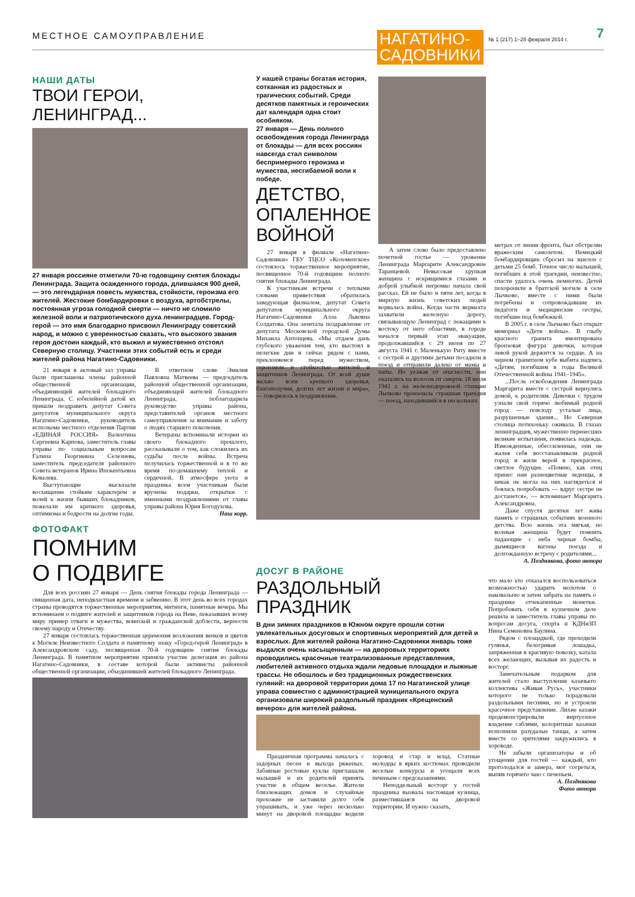МЕСТНОЕ САМОУПРАВЛЕНИЕ
НАГАТИНО-
САДОВНИКИ
№ 1 (217) 1–28 февраля 2014 г.
7
НАШИ ДАТЫ
ТВОИ ГЕРОИ, ЛЕНИНГРАД...
27 января россияне отметили 70-ю годовщину снятия блокады Ленинграда. Защита осажденного города, длившаяся 900 дней, — это легендарная повесть мужества, стойкости, героизма его жителей. Жестокие бомбардировки с воздуха, артобстрелы, постоянная угроза голодной смерти — ничто не сломило железной воли и патриотического духа ленинградцев. Город-герой — это имя благодарно присвоил Ленинграду советский народ, и можно с уверенностью сказать, что высокого звания героя достоин каждый, кто выжил и мужественно отстоял Северную столицу. Участники этих событий есть и среди жителей района Нагатино-Садовники.
21 января в актовый зал управы были приглашены члены районной общественной организации, объединяющей жителей блокадного Ленинграда. С юбилейной датой их пришли поздравить депутат Совета депутатов муниципального округа Нагатино-Садовники, руководитель исполкома местного отделения Партии «ЕДИНАЯ РОССИЯ» Валентина Сергеевна Карпова, заместитель главы управы по социальным вопросам Галина Георгиевна Селезнева, заместитель председателя районного Совета ветеранов Ирина Инокентьевна Ковалева.
Выступающие высказали восхищение стойким характером и волей к жизни бывших блокадников, пожелали им крепкого здоровья, оптимизма и бодрости на долгие годы.
В ответном слове Эмилия Павловна Матвеева — председатель районной общественной организации, объединяющей жителей блокадного Ленинграда, поблагодарила руководство управы района, представителей органов местного самоуправления за внимание и заботу о людях старшего поколения.
Ветераны вспоминали истории из своего блокадного прошлого, рассказывали о том, как сложились их судьбы после войны. Встреча получилась торжественной и в то же время по-домашнему теплой и сердечной. В атмосфере уюта и праздника всем участникам были вручены подарки, открытки с именными поздравлениями от главы управы района Юрия Богодухова.
Наш корр.
ФОТОФАКТ
ПОМНИМ
О ПОДВИГЕ
Для всех россиян 27 января — День снятия блокады города Ленинграда — священная дата, неподвластная времени и забвению. В этот день во всех городах страны проводятся торжественные мероприятия, митинги, памятные вечера. Мы вспоминаем о подвиге жителей и защитников города на Неве, показавших всему миру пример отваги и мужества, воинской и гражданской доблести, верности своему народу и Отечеству.
27 января состоялась торжественная церемония возложения венков и цветов к Могиле Неизвестного Солдата и памятному знаку «Город-герой Ленинград» в Александровском саду, посвященная 70-й годовщине снятия блокады Ленинграда. В памятном мероприятии приняла участие делегация из района Нагатино-Садовники, в составе которой были активисты районной общественной организации, объединившей жителей блокадного Ленинграда.
У нашей страны богатая история, сотканная из радостных и трагических событий. Среди десятков памятных и героических дат календаря одна стоит особняком.
27 января — День полного освобождения города Ленинграда от блокады — для всех россиян навсегда стал символом беспримерного героизма и мужества, несгибаемой воли к победе.
ДЕТСТВО, ОПАЛЕННОЕ ВОЙНОЙ
27 января в филиале «Нагатино-Садовники» ГБУ ТЦСО «Коломенское» состоялось торжественное мероприятие, посвященное 70-й годовщине полного снятия блокады Ленинграда.
К участникам встречи с теплыми словами приветствия обратилась заведующая филиалом, депутат Совета депутатов муниципального округа Нагатино-Садовники Алла Львовна Солдатова. Она зачитала поздравление от депутата Московской городской Думы Михаила Антонцева. «Мы отдаем дань глубокого уважения тем, кто выстоял в нелегкие дни и сейчас рядом с нами, преклоняемся перед мужеством, героизмом и стойкостью жителей и защитников Ленинграда. От всей души желаю всем крепкого здоровья, благополучия, долгих лет жизни и мира», — говорилось в поздравлении.
А затем слово было предоставлено почетной гостье — уроженке Ленинграда Маргарите Александровне Таранцевой. Невысокая хрупкая женщина с искрящимися глазами и доброй улыбкой негромко начала свой рассказ. Ей не было и пяти лет, когда в мирную жизнь советских людей ворвалась война. Когда части вермахта захватили железную дорогу, связывающую Ленинград с лежащими к востоку от него областями, в городе начался первый этап эвакуации, продолжавшийся с 29 июня по 27 августа 1941 г. Маленькую Риту вместе с сестрой и другими детьми посадили в поезд и отправили далеко от мамы и папы. Но уезжая от опасности, они оказались на волосок от смерти. 18 июля 1941 г. на железнодорожной станции Лычково произошла страшная трагедия — поезд, находившийся в нескольких
метрах от линии фронта, был обстрелян вражеским самолетом. Немецкий бомбардировщик сбросил на эшелон с детьми 25 бомб. Точное число малышей, погибших в этой трагедии, неизвестно, спасти удалось очень немногих. Детей похоронили в братской могиле в селе Лычково, вместе с ними были погребены и сопровождавшие их педагоги и медицинские сестры, погибшие под бомбежкой.
В 2005 г. в селе Лычково был открыт мемориал «Дети войны». В глыбу красного гранита вмонтирована бронзовая фигура девочки, которая левой рукой держится за сердце. А на черном гранитном кубе выбита надпись «Детям, погибшим в годы Великой Отечественной войны 1941–1945».
...После освобождения Ленинграда Маргарита вместе с сестрой вернулись домой, к родителям. Девочки с трудом узнали свой горячо любимый родной город — повсюду усталые лица, разрушенные здания... Но Северная столица потихоньку оживала. В глазах ленинградцев, мужественно перенесших великие испытания, появилась надежда. Изможденные, обессиленные, они не жалея себя восстанавливали родной город и жили верой в прекрасное, светлое будущее. «Помню, как отец принес нам разноцветные леденцы, я никак не могла на них наглядеться и боялась попробовать — вдруг сестре не достанется», — вспоминает Маргарита Александровна.
Даже спустя десятки лет жива память о страшных событиях военного детства. Всю жизнь эта мягкая, но волевая женщина будет помнить падающие с неба черные бомбы, дымящиеся вагоны поезда и долгожданную встречу с родителями...
А. Позднякова, фото автора
ДОСУГ В РАЙОНЕ
РАЗДОЛЬНЫЙ ПРАЗДНИК
В дни зимних праздников в Южном округе прошли сотни увлекательных досуговых и спортивных мероприятий для детей и взрослых. Для жителей района Нагатино-Садовники январь тоже выдался очень насыщенным — на дворовых территориях проводились красочные театрализованные представления, любителей активного отдыха ждали ледовые площадки и лыжные трассы. Не обошлось и без традиционных рождественских гуляний: на дворовой территории дома 17 по Нагатинской улице управа совместно с администрацией муниципального округа организовали широкий раздольный праздник «Крещенский вечерок» для жителей района.
Праздничная программа началась с задорных песен и выхода ряженых. Забавные ростовые куклы приглашали малышей и их родителей принять участие в общем веселье. Жители близлежащих домов и случайные прохожие не заставили долго себя упрашивать, и уже через несколько минут на дворовой площадке водили хоровод и стар и млад. Статные молодцы в ярких костюмах проводили веселые конкурсы и угощали всех печеньем с предсказаниями.
Неподдельный восторг у гостей праздника вызвала настоящая кузница, разместившаяся на дворовой территории. И нужно сказать,
что мало кто отказался воспользоваться возможностью ударить молотом о наковальню и затем забрать на память о празднике отчеканенные монетки. Попробовать себя в кузнечном деле решила и заместитель главы управы по вопросам досуга, спорта и КДНиЗП Нина Семеновна Баулина.
Рядом с площадкой, где проходили гулянья, белогривая лошадка, запряженная в красивую повозку, катала всех желающих, вызывая их радость и восторг.
Замечательным подарком для жителей стало выступление казачьего коллектива «Живая Русь», участники которого не только порадовали раздольными песнями, но и устроили красочное представление. Лихие казаки продемонстрировали виртуозное владение саблями, колоритные казачки исполнили разудалые танцы, а затем вместе со зрителями закружились в хороводе.
Не забыли организаторы и об угощении для гостей — каждый, кто проголодался и замерз, мог согреться, выпив горячего чаю с печеньем.
А. Позднякова
Фото автора